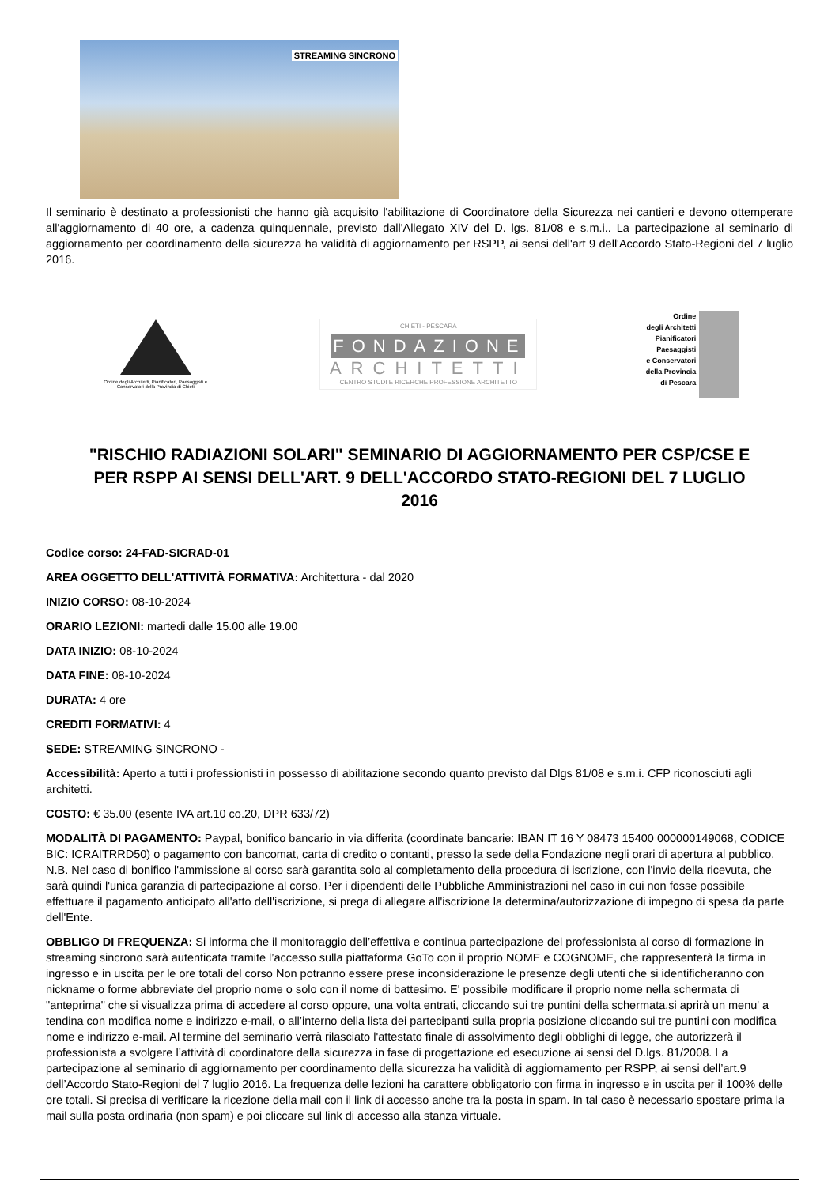STREAMING SINCRONO
Il seminario è destinato a professionisti che hanno già acquisito l'abilitazione di Coordinatore della Sicurezza nei cantieri e devono ottemperare all'aggiornamento di 40 ore, a cadenza quinquennale, previsto dall'Allegato XIV del D. lgs. 81/08 e s.m.i.. La partecipazione al seminario di aggiornamento per coordinamento della sicurezza ha validità di aggiornamento per RSPP, ai sensi dell'art 9 dell'Accordo Stato-Regioni del 7 luglio 2016.
Ordine degli Architetti, Pianificatori, Paesaggisti e Conservatori della Provincia di Chieti
CHIETI - PESCARA
FONDAZIONE
ARCHITETTI
CENTRO STUDI E RICERCHE PROFESSIONE ARCHITETTO
Ordine
degli Architetti
Pianificatori
Paesaggisti
e Conservatori
della Provincia
di Pescara
"RISCHIO RADIAZIONI SOLARI" SEMINARIO DI AGGIORNAMENTO PER CSP/CSE E PER RSPP AI SENSI DELL'ART. 9 DELL'ACCORDO STATO-REGIONI DEL 7 LUGLIO 2016
Codice corso: 24-FAD-SICRAD-01
AREA OGGETTO DELL'ATTIVITÀ FORMATIVA: Architettura - dal 2020
INIZIO CORSO: 08-10-2024
ORARIO LEZIONI: martedi dalle 15.00 alle 19.00
DATA INIZIO: 08-10-2024
DATA FINE: 08-10-2024
DURATA: 4 ore
CREDITI FORMATIVI: 4
SEDE: STREAMING SINCRONO -
Accessibilità: Aperto a tutti i professionisti in possesso di abilitazione secondo quanto previsto dal Dlgs 81/08 e s.m.i. CFP riconosciuti agli architetti.
COSTO: € 35.00 (esente IVA art.10 co.20, DPR 633/72)
MODALITÀ DI PAGAMENTO: Paypal, bonifico bancario in via differita (coordinate bancarie: IBAN IT 16 Y 08473 15400 000000149068, CODICE BIC: ICRAITRRD50) o pagamento con bancomat, carta di credito o contanti, presso la sede della Fondazione negli orari di apertura al pubblico. N.B. Nel caso di bonifico l'ammissione al corso sarà garantita solo al completamento della procedura di iscrizione, con l'invio della ricevuta, che sarà quindi l'unica garanzia di partecipazione al corso. Per i dipendenti delle Pubbliche Amministrazioni nel caso in cui non fosse possibile effettuare il pagamento anticipato all'atto dell'iscrizione, si prega di allegare all'iscrizione la determina/autorizzazione di impegno di spesa da parte dell'Ente.
OBBLIGO DI FREQUENZA: Si informa che il monitoraggio dell’effettiva e continua partecipazione del professionista al corso di formazione in streaming sincrono sarà autenticata tramite l’accesso sulla piattaforma GoTo con il proprio NOME e COGNOME, che rappresenterà la firma in ingresso e in uscita per le ore totali del corso Non potranno essere prese inconsiderazione le presenze degli utenti che si identificheranno con nickname o forme abbreviate del proprio nome o solo con il nome di battesimo. E' possibile modificare il proprio nome nella schermata di "anteprima" che si visualizza prima di accedere al corso oppure, una volta entrati, cliccando sui tre puntini della schermata,si aprirà un menu' a tendina con modifica nome e indirizzo e-mail, o all’interno della lista dei partecipanti sulla propria posizione cliccando sui tre puntini con modifica nome e indirizzo e-mail. Al termine del seminario verrà rilasciato l'attestato finale di assolvimento degli obblighi di legge, che autorizzerà il professionista a svolgere l’attività di coordinatore della sicurezza in fase di progettazione ed esecuzione ai sensi del D.lgs. 81/2008. La partecipazione al seminario di aggiornamento per coordinamento della sicurezza ha validità di aggiornamento per RSPP, ai sensi dell’art.9 dell’Accordo Stato-Regioni del 7 luglio 2016. La frequenza delle lezioni ha carattere obbligatorio con firma in ingresso e in uscita per il 100% delle ore totali. Si precisa di verificare la ricezione della mail con il link di accesso anche tra la posta in spam. In tal caso è necessario spostare prima la mail sulla posta ordinaria (non spam) e poi cliccare sul link di accesso alla stanza virtuale.